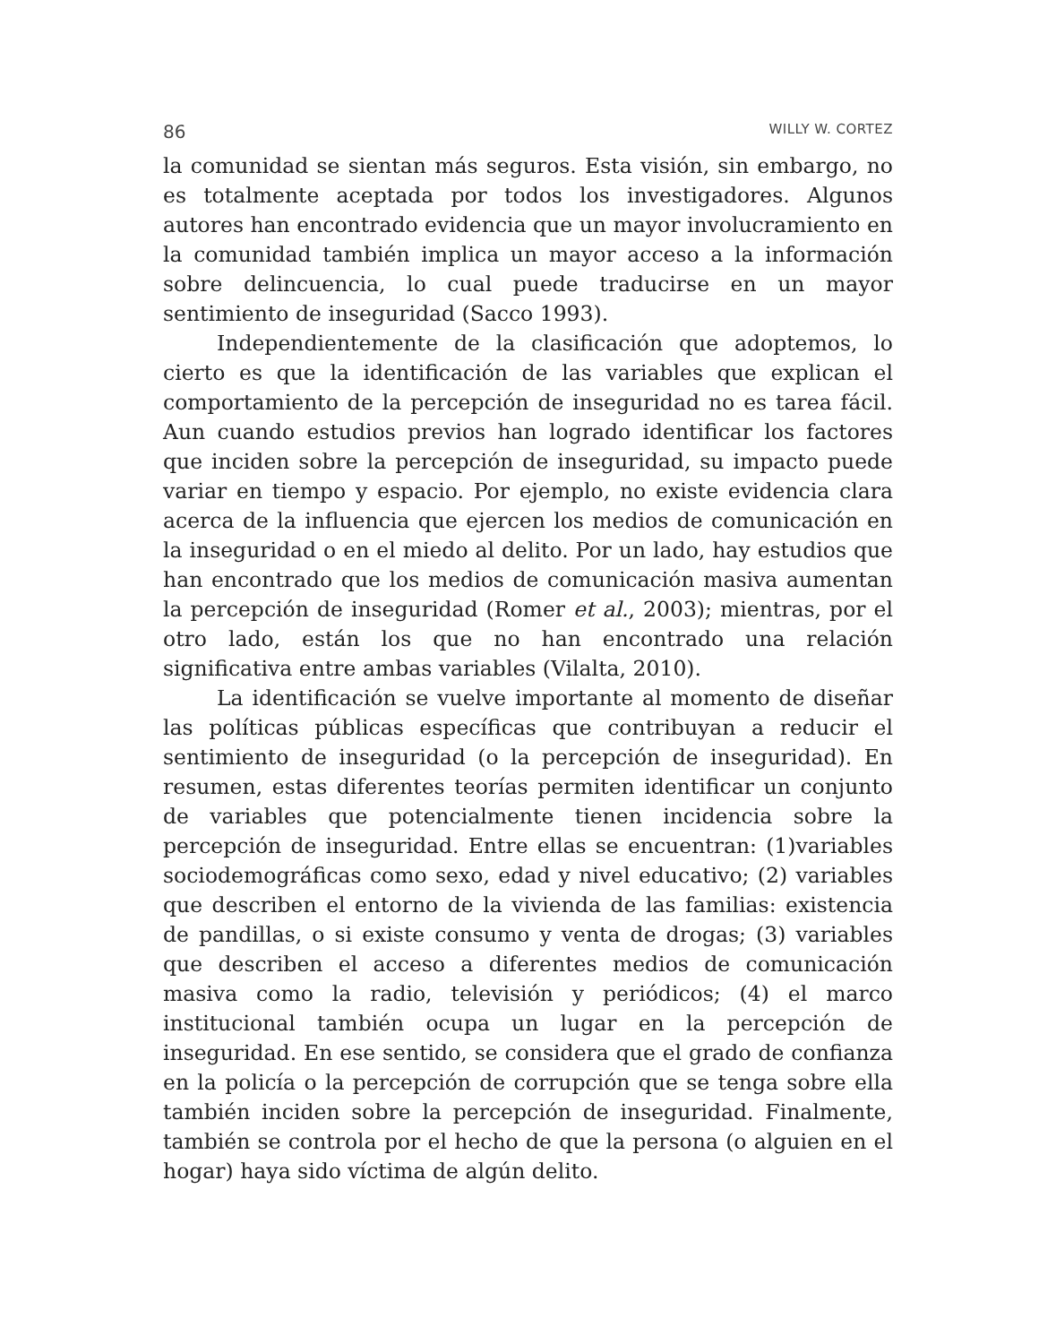86 WILLY W. CORTEZ
la comunidad se sientan más seguros. Esta visión, sin embargo, no es totalmente aceptada por todos los investigadores. Algunos autores han encontrado evidencia que un mayor involucramiento en la comunidad también implica un mayor acceso a la información sobre delincuencia, lo cual puede traducirse en un mayor sentimiento de inseguridad (Sacco 1993).
Independientemente de la clasificación que adoptemos, lo cierto es que la identificación de las variables que explican el comportamiento de la percepción de inseguridad no es tarea fácil. Aun cuando estudios previos han logrado identificar los factores que inciden sobre la percepción de inseguridad, su impacto puede variar en tiempo y espacio. Por ejemplo, no existe evidencia clara acerca de la influencia que ejercen los medios de comunicación en la inseguridad o en el miedo al delito. Por un lado, hay estudios que han encontrado que los medios de comunicación masiva aumentan la percepción de inseguridad (Romer et al., 2003); mientras, por el otro lado, están los que no han encontrado una relación significativa entre ambas variables (Vilalta, 2010).
La identificación se vuelve importante al momento de diseñar las políticas públicas específicas que contribuyan a reducir el sentimiento de inseguridad (o la percepción de inseguridad). En resumen, estas diferentes teorías permiten identificar un conjunto de variables que potencialmente tienen incidencia sobre la percepción de inseguridad. Entre ellas se encuentran: (1)variables sociodemográficas como sexo, edad y nivel educativo; (2) variables que describen el entorno de la vivienda de las familias: existencia de pandillas, o si existe consumo y venta de drogas; (3) variables que describen el acceso a diferentes medios de comunicación masiva como la radio, televisión y periódicos; (4) el marco institucional también ocupa un lugar en la percepción de inseguridad. En ese sentido, se considera que el grado de confianza en la policía o la percepción de corrupción que se tenga sobre ella también inciden sobre la percepción de inseguridad. Finalmente, también se controla por el hecho de que la persona (o alguien en el hogar) haya sido víctima de algún delito.